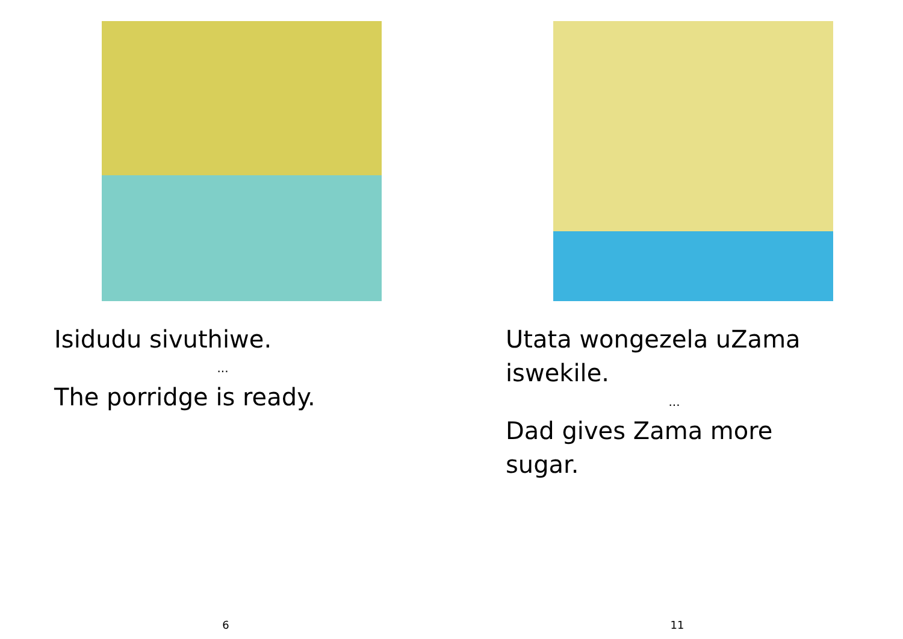Isidudu sivuthiwe.
...
The porridge is ready.
6
Utata wongezela uZama iswekile.
...
Dad gives Zama more sugar.
11